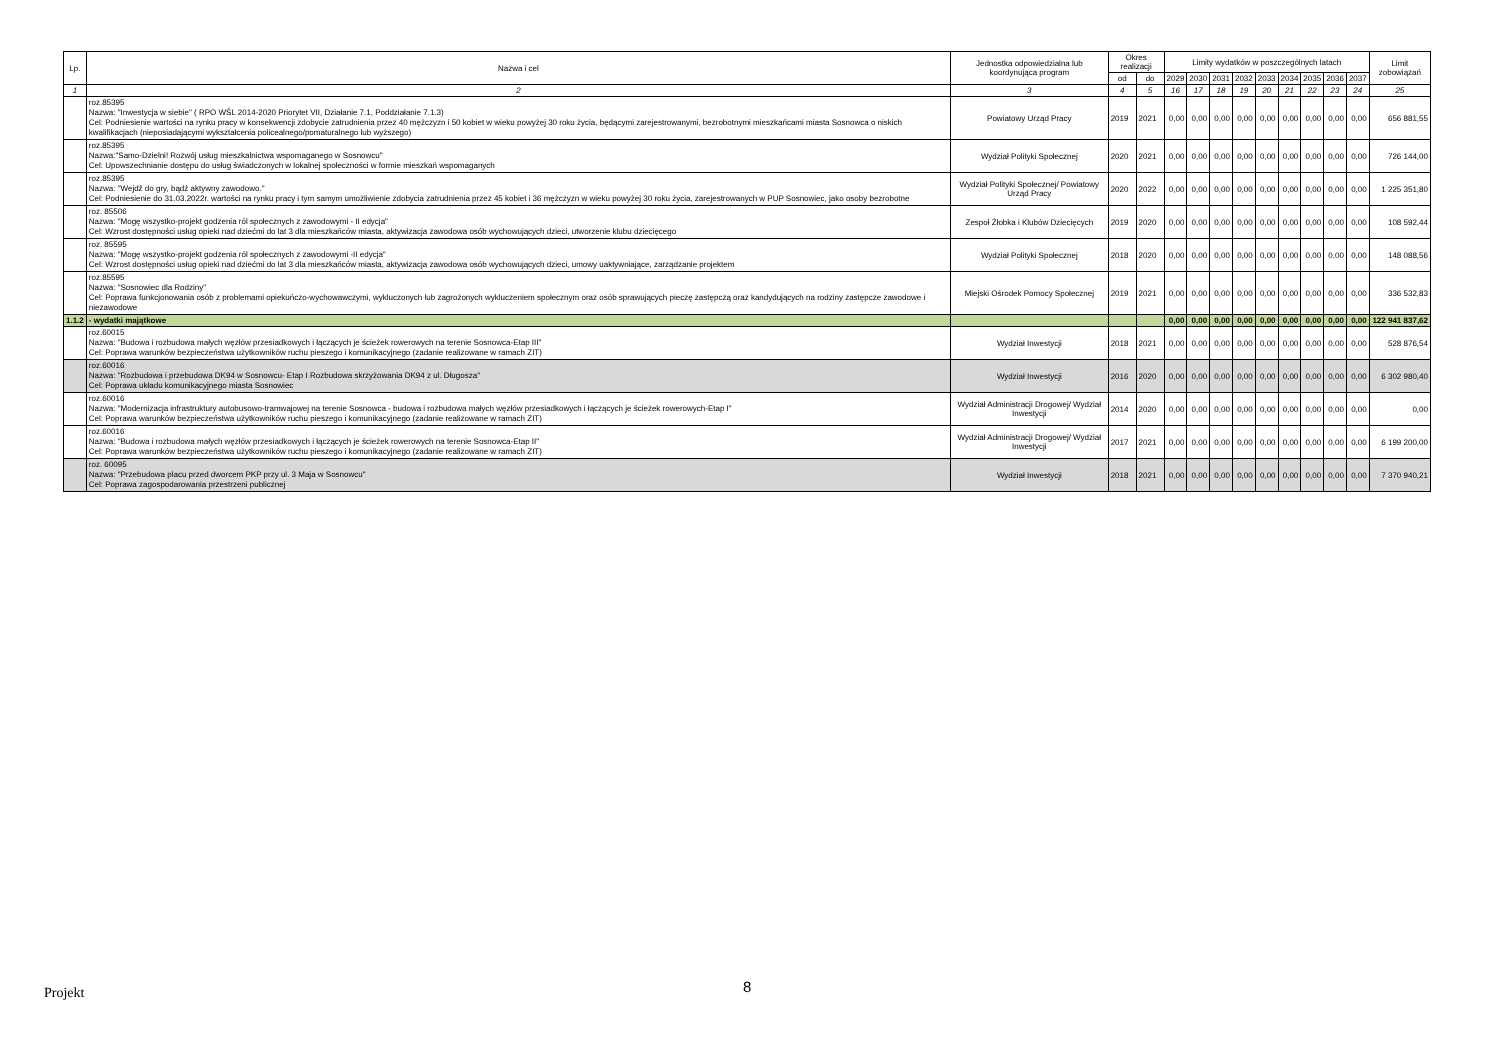| Lp. | Nazwa i cel | Jednostka odpowiedzialna lub koordynująca program | Okres realizacji | | Limity wydatków w poszczególnych latach | | | | | | | | | Limit zobowiązań |
| --- | --- | --- | --- | --- | --- | --- | --- | --- | --- | --- | --- | --- | --- | --- |
| | | | od | do | 2029 | 2030 | 2031 | 2032 | 2033 | 2034 | 2035 | 2036 | 2037 | |
| 1 | 2 | 3 | 4 | 5 | 16 | 17 | 18 | 19 | 20 | 21 | 22 | 23 | 24 | 25 |
| | roz.85395 Nazwa: "Inwestycja w siebie" ( RPO WŚL 2014-2020 Priorytet VII, Działanie 7.1, Poddziałanie 7.1.3) Cel: Podniesienie wartości na rynku pracy w konsekwencji zdobycie zatrudnienia przez 40 mężczyzn i 50 kobiet w wieku powyżej 30 roku życia, będącymi zarejestrowanymi, bezrobotnymi mieszkańcami miasta Sosnowca o niskich kwalifikacjach (nieposiadającymi wykształcenia policealnego/pomaturalnego lub wyższego) | Powiatowy Urząd Pracy | 2019 | 2021 | 0,00 | 0,00 | 0,00 | 0,00 | 0,00 | 0,00 | 0,00 | 0,00 | 0,00 | 656 881,55 |
| | roz.85395 Nazwa:"Samo-Dzielni! Rozwój usług mieszkalnictwa wspomaganego w Sosnowcu" Cel: Upowszechnianie dostępu do usług świadczonych w lokalnej społeczności w formie mieszkań wspomaganych | Wydział Polityki Społecznej | 2020 | 2021 | 0,00 | 0,00 | 0,00 | 0,00 | 0,00 | 0,00 | 0,00 | 0,00 | 0,00 | 726 144,00 |
| | roz.85395 Nazwa: "Wejdź do gry, bądź aktywny zawodowo." Cel: Podniesienie do 31.03.2022r. wartości na rynku pracy i tym samym umożliwienie zdobycia zatrudnienia przez 45 kobiet i 36 mężczyzn w wieku powyżej 30 roku życia, zarejestrowanych w PUP Sosnowiec, jako osoby bezrobotne | Wydział Polityki Społecznej/ Powiatowy Urząd Pracy | 2020 | 2022 | 0,00 | 0,00 | 0,00 | 0,00 | 0,00 | 0,00 | 0,00 | 0,00 | 0,00 | 1 225 351,80 |
| | roz. 85506 Nazwa: "Mogę wszystko-projekt godzenia ról społecznych z zawodowymi - II edycja" Cel: Wzrost dostępności usług opieki nad dziećmi do lat 3 dla mieszkańców miasta, aktywizacja zawodowa osób wychowujących dzieci, utworzenie klubu dziecięcego | Zespoł Żłobka i Klubów Dziecięcych | 2019 | 2020 | 0,00 | 0,00 | 0,00 | 0,00 | 0,00 | 0,00 | 0,00 | 0,00 | 0,00 | 108 592,44 |
| | roz. 85595 Nazwa: "Mogę wszystko-projekt godzenia ról społecznych z zawodowymi -II edycja" Cel: Wzrost dostępności usług opieki nad dziećmi do lat 3 dla mieszkańców miasta, aktywizacja zawodowa osób wychowujących dzieci, umowy uaktywniające, zarządzanie projektem | Wydział Polityki Społecznej | 2018 | 2020 | 0,00 | 0,00 | 0,00 | 0,00 | 0,00 | 0,00 | 0,00 | 0,00 | 0,00 | 148 088,56 |
| | roz.85595 Nazwa: "Sosnowiec dla Rodziny" Cel: Poprawa funkcjonowania osób z problemami opiekuńczo-wychowawczymi, wykluczonych lub zagrożonych wykluczeniem społecznym oraz osób sprawujących pieczę zastępczą oraz kandydujących na rodziny zastępcze zawodowe i niezawodowe | Miejski Ośrodek Pomocy Społecznej | 2019 | 2021 | 0,00 | 0,00 | 0,00 | 0,00 | 0,00 | 0,00 | 0,00 | 0,00 | 0,00 | 336 532,83 |
| 1.1.2 | - wydatki majątkowe | | | | 0,00 | 0,00 | 0,00 | 0,00 | 0,00 | 0,00 | 0,00 | 0,00 | 0,00 | 122 941 837,62 |
| | roz.60015 Nazwa: "Budowa i rozbudowa małych węzłów przesiadkowych i łączących je ścieżek rowerowych na terenie Sosnowca-Etap III" Cel: Poprawa warunków bezpieczeństwa użytkowników ruchu pieszego i komunikacyjnego (zadanie realizowane w ramach ZIT) | Wydział Inwestycji | 2018 | 2021 | 0,00 | 0,00 | 0,00 | 0,00 | 0,00 | 0,00 | 0,00 | 0,00 | 0,00 | 528 876,54 |
| | roz.60016 Nazwa: "Rozbudowa i przebudowa DK94 w Sosnowcu- Etap I Rozbudowa skrzyżowania DK94 z ul. Długosza" Cel: Poprawa układu komunikacyjnego miasta Sosnowiec | Wydział Inwestycji | 2016 | 2020 | 0,00 | 0,00 | 0,00 | 0,00 | 0,00 | 0,00 | 0,00 | 0,00 | 0,00 | 6 302 980,40 |
| | roz.60016 Nazwa: "Modernizacja infrastruktury autobusowo-tramwajowej na terenie Sosnowca - budowa i rozbudowa małych węzłów przesiadkowych i łączących je ścieżek rowerowych-Etap I" Cel: Poprawa warunków bezpieczeństwa użytkowników ruchu pieszego i komunikacyjnego (zadanie realizowane w ramach ZIT) | Wydział Administracji Drogowej/ Wydział Inwestycji | 2014 | 2020 | 0,00 | 0,00 | 0,00 | 0,00 | 0,00 | 0,00 | 0,00 | 0,00 | 0,00 | 0,00 |
| | roz.60016 Nazwa: "Budowa i rozbudowa małych węzłów przesiadkowych i łączących je ścieżek rowerowych na terenie Sosnowca-Etap II" Cel: Poprawa warunków bezpieczeństwa użytkowników ruchu pieszego i komunikacyjnego (zadanie realizowane w ramach ZIT) | Wydział Administracji Drogowej/ Wydział Inwestycji | 2017 | 2021 | 0,00 | 0,00 | 0,00 | 0,00 | 0,00 | 0,00 | 0,00 | 0,00 | 0,00 | 6 199 200,00 |
| | roz. 60095 Nazwa: "Przebudowa placu przed dworcem PKP przy ul. 3 Maja w Sosnowcu" Cel: Poprawa zagospodarowania przestrzeni publicznej | Wydział Inwestycji | 2018 | 2021 | 0,00 | 0,00 | 0,00 | 0,00 | 0,00 | 0,00 | 0,00 | 0,00 | 0,00 | 7 370 940,21 |
Projekt 8